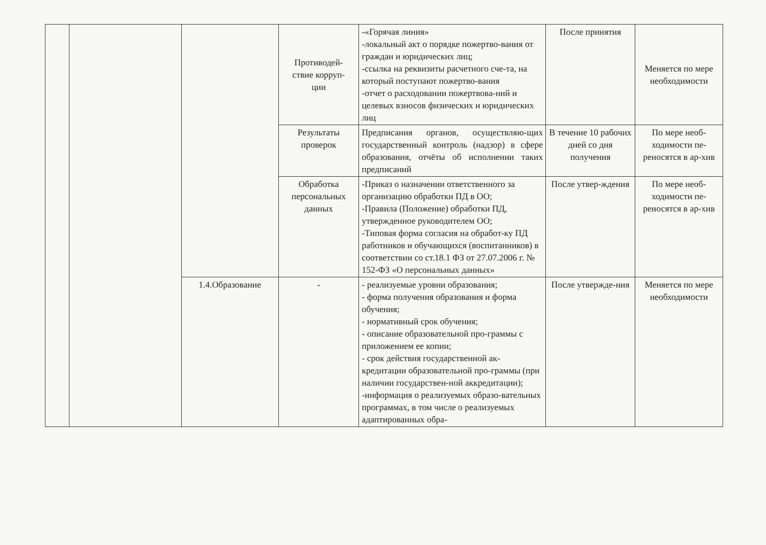| | | | Противодей- ствие корруп- ции | -«Горячая линия» -локальный акт о порядке пожертво-вания от граждан и юридических лиц; -ссылка на реквизиты расчетного сче-та, на который поступают пожертво-вания -отчет о расходовании пожертвова-ний и целевых взносов физических и юридических лиц | После принятия | Меняется по мере необходимости |
| | | | Результаты проверок | Предписания органов, осуществляю-щих государственный контроль (надзор) в сфере образования, отчёты об исполнении таких предписаний | В течение 10 рабочих дней со дня получения | По мере необ-ходимости пе-реносятся в ар-хив |
| | | | Обработка персональных данных | -Приказ о назначении ответственного за организацию обработки ПД в ОО; -Правила (Положение) обработки ПД, утвержденное руководителем ОО; -Типовая форма согласия на обработ-ку ПД работников и обучающихся (воспитанников) в соответствии со ст.18.1 ФЗ от 27.07.2006 г. № 152-ФЗ «О персональных данных» | После утвер-ждения | По мере необ-ходимости пе-реносятся в ар-хив |
| | | 1.4.Образование | - | - реализуемые уровни образования; - форма получения образования и форма обучения; - нормативный срок обучения; - описание образовательной про-граммы с приложением ее копии; - срок действия государственной ак-кредитации образовательной про-граммы (при наличии государствен-ной аккредитации); -информация о реализуемых образо-вательных программах, в том числе о реализуемых адаптированных обра- | После утвержде-ния | Меняется по мере необходимости |